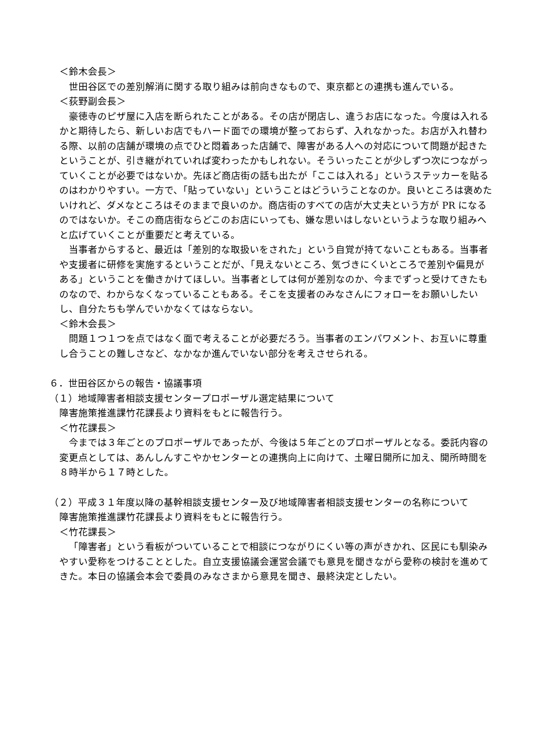＜鈴木会長＞
世田谷区での差別解消に関する取り組みは前向きなもので、東京都との連携も進んでいる。
＜荻野副会長＞
豪徳寺のピザ屋に入店を断られたことがある。その店が閉店し、違うお店になった。今度は入れるかと期待したら、新しいお店でもハード面での環境が整っておらず、入れなかった。お店が入れ替わる際、以前の店舗が環境の点でひと悶着あった店舗で、障害がある人への対応について問題が起きたということが、引き継がれていれば変わったかもしれない。そういったことが少しずつ次につながっていくことが必要ではないか。先ほど商店街の話も出たが「ここは入れる」というステッカーを貼るのはわかりやすい。一方で、「貼っていない」ということはどういうことなのか。良いところは褒めたいけれど、ダメなところはそのままで良いのか。商店街のすべての店が大丈夫という方が PR になるのではないか。そこの商店街ならどこのお店にいっても、嫌な思いはしないというような取り組みへと広げていくことが重要だと考えている。
当事者からすると、最近は「差別的な取扱いをされた」という自覚が持てないこともある。当事者や支援者に研修を実施するということだが、「見えないところ、気づきにくいところで差別や偏見がある」ということを働きかけてほしい。当事者としては何が差別なのか、今までずっと受けてきたものなので、わからなくなっていることもある。そこを支援者のみなさんにフォローをお願いしたいし、自分たちも学んでいかなくてはならない。
＜鈴木会長＞
問題１つ１つを点ではなく面で考えることが必要だろう。当事者のエンパワメント、お互いに尊重し合うことの難しさなど、なかなか進んでいない部分を考えさせられる。
６．世田谷区からの報告・協議事項
（１）地域障害者相談支援センタープロポーザル選定結果について
障害施策推進課竹花課長より資料をもとに報告行う。
＜竹花課長＞
今までは３年ごとのプロポーザルであったが、今後は５年ごとのプロポーザルとなる。委託内容の変更点としては、あんしんすこやかセンターとの連携向上に向けて、土曜日開所に加え、開所時間を８時半から１７時とした。
（２）平成３１年度以降の基幹相談支援センター及び地域障害者相談支援センターの名称について
障害施策推進課竹花課長より資料をもとに報告行う。
＜竹花課長＞
「障害者」という看板がついていることで相談につながりにくい等の声がきかれ、区民にも馴染みやすい愛称をつけることとした。自立支援協議会運営会議でも意見を聞きながら愛称の検討を進めてきた。本日の協議会本会で委員のみなさまから意見を聞き、最終決定としたい。